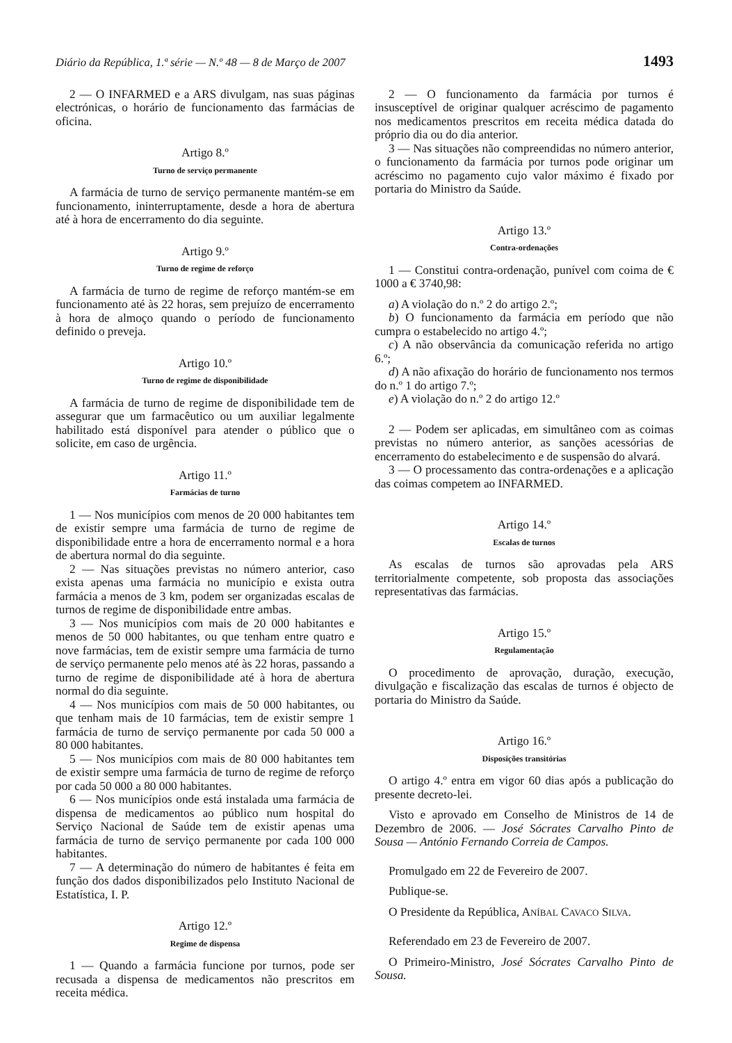Diário da República, 1.ª série — N.º 48 — 8 de Março de 2007 1493
2 — O INFARMED e a ARS divulgam, nas suas páginas electrónicas, o horário de funcionamento das farmácias de oficina.
Artigo 8.º
Turno de serviço permanente
A farmácia de turno de serviço permanente mantém-se em funcionamento, ininterruptamente, desde a hora de abertura até à hora de encerramento do dia seguinte.
Artigo 9.º
Turno de regime de reforço
A farmácia de turno de regime de reforço mantém-se em funcionamento até às 22 horas, sem prejuízo de encerramento à hora de almoço quando o período de funcionamento definido o preveja.
Artigo 10.º
Turno de regime de disponibilidade
A farmácia de turno de regime de disponibilidade tem de assegurar que um farmacêutico ou um auxiliar legalmente habilitado está disponível para atender o público que o solicite, em caso de urgência.
Artigo 11.º
Farmácias de turno
1 — Nos municípios com menos de 20 000 habitantes tem de existir sempre uma farmácia de turno de regime de disponibilidade entre a hora de encerramento normal e a hora de abertura normal do dia seguinte.
2 — Nas situações previstas no número anterior, caso exista apenas uma farmácia no município e exista outra farmácia a menos de 3 km, podem ser organizadas escalas de turnos de regime de disponibilidade entre ambas.
3 — Nos municípios com mais de 20 000 habitantes e menos de 50 000 habitantes, ou que tenham entre quatro e nove farmácias, tem de existir sempre uma farmácia de turno de serviço permanente pelo menos até às 22 horas, passando a turno de regime de disponibilidade até à hora de abertura normal do dia seguinte.
4 — Nos municípios com mais de 50 000 habitantes, ou que tenham mais de 10 farmácias, tem de existir sempre 1 farmácia de turno de serviço permanente por cada 50 000 a 80 000 habitantes.
5 — Nos municípios com mais de 80 000 habitantes tem de existir sempre uma farmácia de turno de regime de reforço por cada 50 000 a 80 000 habitantes.
6 — Nos municípios onde está instalada uma farmácia de dispensa de medicamentos ao público num hospital do Serviço Nacional de Saúde tem de existir apenas uma farmácia de turno de serviço permanente por cada 100 000 habitantes.
7 — A determinação do número de habitantes é feita em função dos dados disponibilizados pelo Instituto Nacional de Estatística, I. P.
Artigo 12.º
Regime de dispensa
1 — Quando a farmácia funcione por turnos, pode ser recusada a dispensa de medicamentos não prescritos em receita médica.
2 — O funcionamento da farmácia por turnos é insusceptível de originar qualquer acréscimo de pagamento nos medicamentos prescritos em receita médica datada do próprio dia ou do dia anterior.
3 — Nas situações não compreendidas no número anterior, o funcionamento da farmácia por turnos pode originar um acréscimo no pagamento cujo valor máximo é fixado por portaria do Ministro da Saúde.
Artigo 13.º
Contra-ordenações
1 — Constitui contra-ordenação, punível com coima de € 1000 a € 3740,98:
a) A violação do n.º 2 do artigo 2.º;
b) O funcionamento da farmácia em período que não cumpra o estabelecido no artigo 4.º;
c) A não observância da comunicação referida no artigo 6.º;
d) A não afixação do horário de funcionamento nos termos do n.º 1 do artigo 7.º;
e) A violação do n.º 2 do artigo 12.º
2 — Podem ser aplicadas, em simultâneo com as coimas previstas no número anterior, as sanções acessórias de encerramento do estabelecimento e de suspensão do alvará.
3 — O processamento das contra-ordenações e a aplicação das coimas competem ao INFARMED.
Artigo 14.º
Escalas de turnos
As escalas de turnos são aprovadas pela ARS territorialmente competente, sob proposta das associações representativas das farmácias.
Artigo 15.º
Regulamentação
O procedimento de aprovação, duração, execução, divulgação e fiscalização das escalas de turnos é objecto de portaria do Ministro da Saúde.
Artigo 16.º
Disposições transitórias
O artigo 4.º entra em vigor 60 dias após a publicação do presente decreto-lei.
Visto e aprovado em Conselho de Ministros de 14 de Dezembro de 2006. — José Sócrates Carvalho Pinto de Sousa — António Fernando Correia de Campos.
Promulgado em 22 de Fevereiro de 2007.
Publique-se.
O Presidente da República, ANÍBAL CAVACO SILVA.
Referendado em 23 de Fevereiro de 2007.
O Primeiro-Ministro, José Sócrates Carvalho Pinto de Sousa.